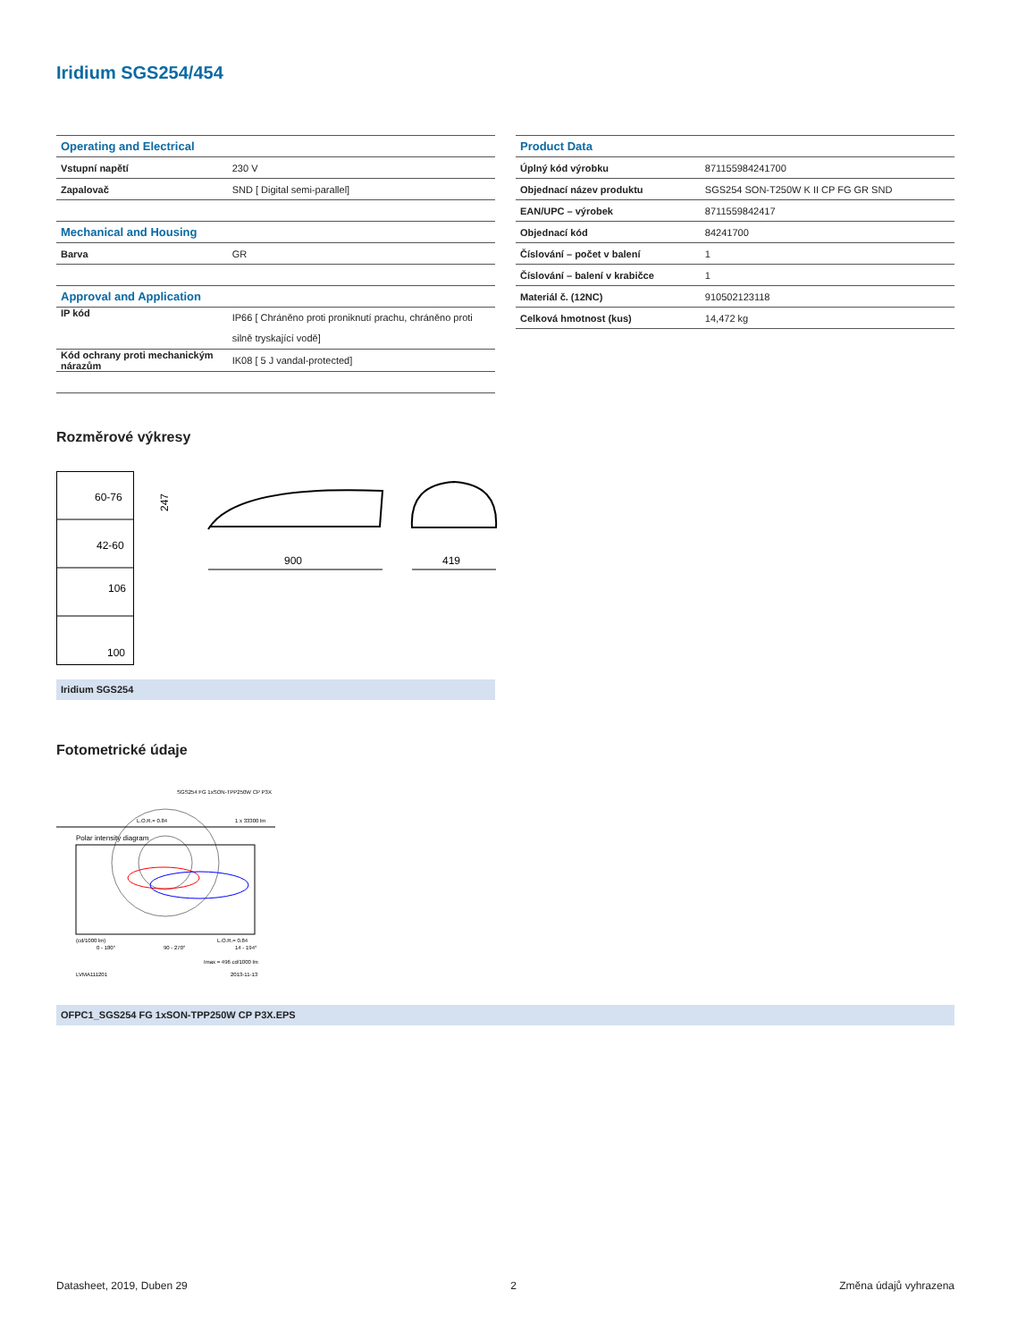Iridium SGS254/454
| Operating and Electrical | |
| Vstupní napětí | 230 V |
| Zapalovač | SND [ Digital semi-parallel] |
| Mechanical and Housing | |
| Barva | GR |
| Approval and Application | |
| IP kód | IP66 [ Chráněno proti proniknutí prachu, chráněno proti silně tryskající vodě] |
| Kód ochrany proti mechanickým nárazům | IK08 [ 5 J vandal-protected] |
| Product Data | |
| Úplný kód výrobku | 871155984241700 |
| Objednací název produktu | SGS254 SON-T250W K II CP FG GR SND |
| EAN/UPC – výrobek | 8711559842417 |
| Objednací kód | 84241700 |
| Číslování – počet v balení | 1 |
| Číslování – balení v krabičce | 1 |
| Materiál č. (12NC) | 910502123118 |
| Celková hmotnost (kus) | 14,472 kg |
Rozměrové výkresy
60-76
42-60
106
100
247
900
419
Iridium SGS254
Fotometrické údaje
SGS254 FG 1xSON-TPP250W CP P3X
L.O.R.= 0.84
1 x 33300 lm
Polar intensity diagram
(cd/1000 lm)
L.O.R.= 0.84
0 - 180°
90 - 270°
14 - 194°
Imax = 496 cd/1000 lm
LVMA111201
2013-11-13
OFPC1_SGS254 FG 1xSON-TPP250W CP P3X.EPS
Datasheet, 2019, Duben 29 2 Změna údajů vyhrazena